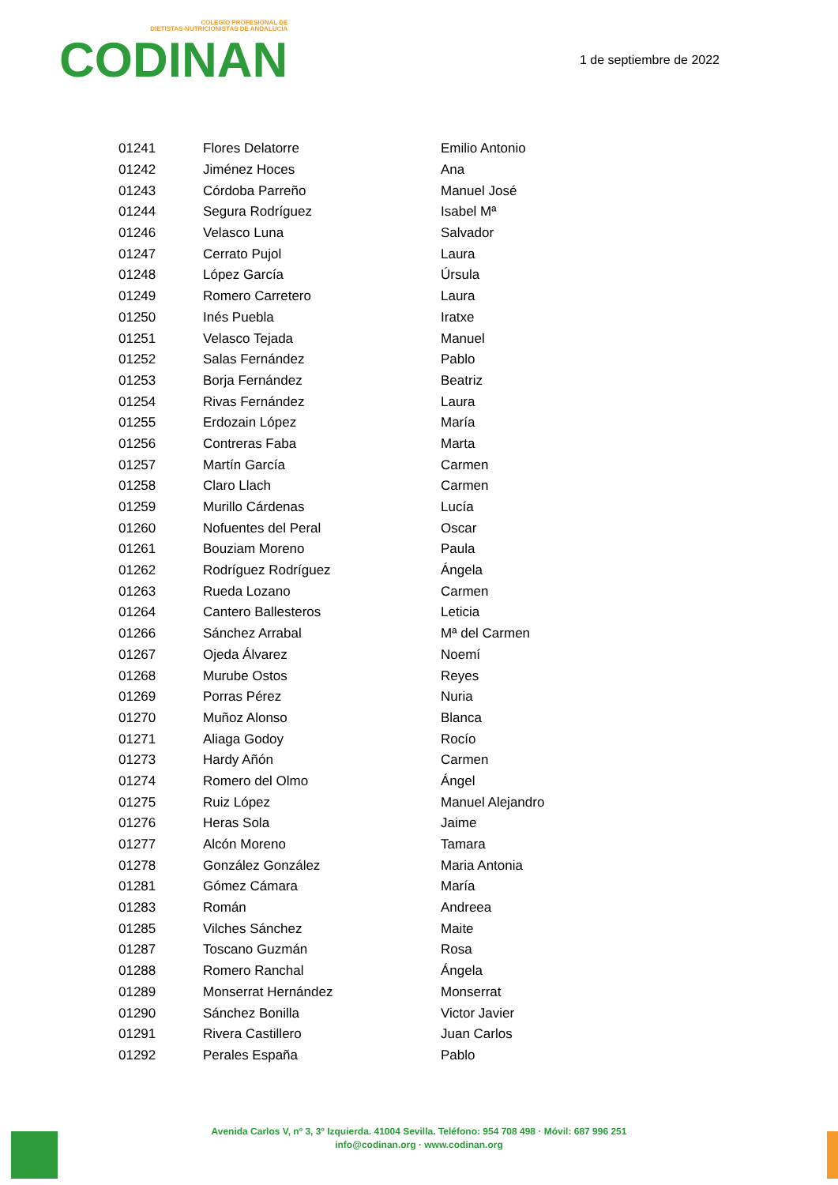COLEGIO PROFESIONAL DE
DIETISTAS-NUTRICIONISTAS DE ANDALUCÍA
CODINAN
1 de septiembre de 2022
| 01241 | Flores Delatorre | Emilio Antonio |
| 01242 | Jiménez Hoces | Ana |
| 01243 | Córdoba Parreño | Manuel José |
| 01244 | Segura Rodríguez | Isabel Mª |
| 01246 | Velasco Luna | Salvador |
| 01247 | Cerrato Pujol | Laura |
| 01248 | López García | Úrsula |
| 01249 | Romero Carretero | Laura |
| 01250 | Inés Puebla | Iratxe |
| 01251 | Velasco Tejada | Manuel |
| 01252 | Salas Fernández | Pablo |
| 01253 | Borja Fernández | Beatriz |
| 01254 | Rivas Fernández | Laura |
| 01255 | Erdozain López | María |
| 01256 | Contreras Faba | Marta |
| 01257 | Martín García | Carmen |
| 01258 | Claro Llach | Carmen |
| 01259 | Murillo Cárdenas | Lucía |
| 01260 | Nofuentes del Peral | Oscar |
| 01261 | Bouziam Moreno | Paula |
| 01262 | Rodríguez Rodríguez | Ángela |
| 01263 | Rueda Lozano | Carmen |
| 01264 | Cantero Ballesteros | Leticia |
| 01266 | Sánchez Arrabal | Mª del Carmen |
| 01267 | Ojeda Álvarez | Noemí |
| 01268 | Murube Ostos | Reyes |
| 01269 | Porras Pérez | Nuria |
| 01270 | Muñoz Alonso | Blanca |
| 01271 | Aliaga Godoy | Rocío |
| 01273 | Hardy Añón | Carmen |
| 01274 | Romero del Olmo | Ángel |
| 01275 | Ruiz López | Manuel Alejandro |
| 01276 | Heras Sola | Jaime |
| 01277 | Alcón Moreno | Tamara |
| 01278 | González González | Maria Antonia |
| 01281 | Gómez Cámara | María |
| 01283 | Román | Andreea |
| 01285 | Vilches Sánchez | Maite |
| 01287 | Toscano Guzmán | Rosa |
| 01288 | Romero Ranchal | Ángela |
| 01289 | Monserrat Hernández | Monserrat |
| 01290 | Sánchez Bonilla | Victor Javier |
| 01291 | Rivera Castillero | Juan Carlos |
| 01292 | Perales España | Pablo |
Avenida Carlos V, nº 3, 3º Izquierda. 41004 Sevilla. Teléfono: 954 708 498 · Móvil: 687 996 251
info@codinan.org · www.codinan.org